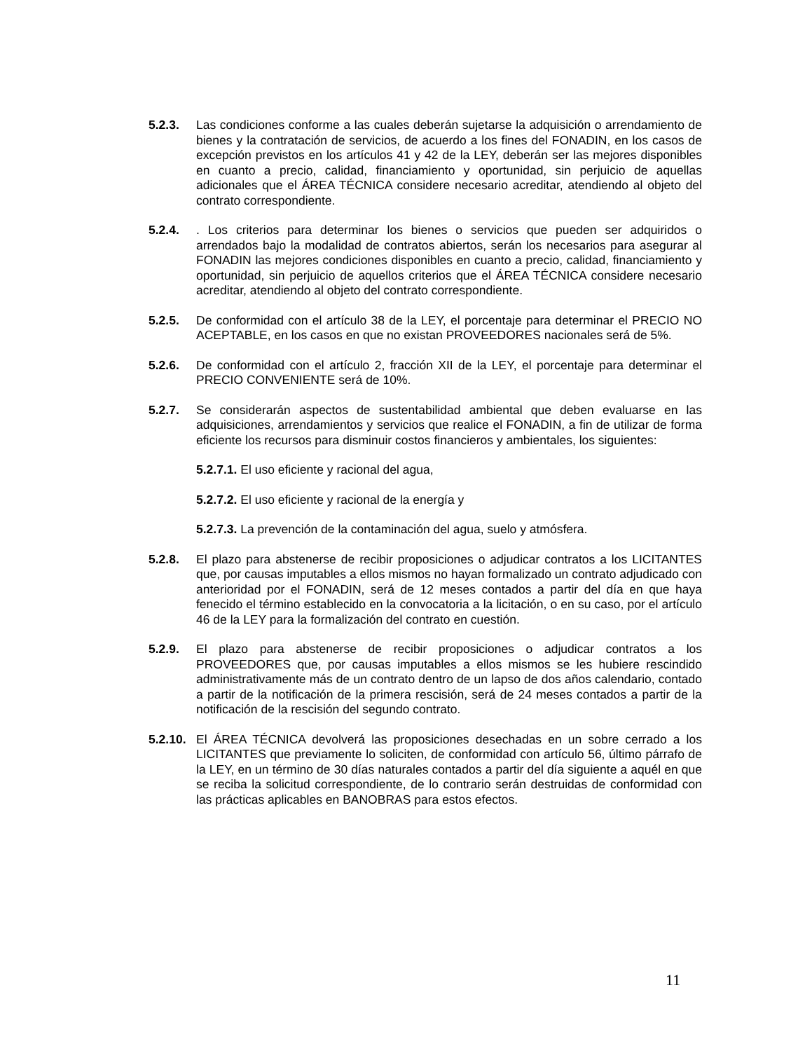5.2.3. Las condiciones conforme a las cuales deberán sujetarse la adquisición o arrendamiento de bienes y la contratación de servicios, de acuerdo a los fines del FONADIN, en los casos de excepción previstos en los artículos 41 y 42 de la LEY, deberán ser las mejores disponibles en cuanto a precio, calidad, financiamiento y oportunidad, sin perjuicio de aquellas adicionales que el ÁREA TÉCNICA considere necesario acreditar, atendiendo al objeto del contrato correspondiente.
5.2.4. . Los criterios para determinar los bienes o servicios que pueden ser adquiridos o arrendados bajo la modalidad de contratos abiertos, serán los necesarios para asegurar al FONADIN las mejores condiciones disponibles en cuanto a precio, calidad, financiamiento y oportunidad, sin perjuicio de aquellos criterios que el ÁREA TÉCNICA considere necesario acreditar, atendiendo al objeto del contrato correspondiente.
5.2.5. De conformidad con el artículo 38 de la LEY, el porcentaje para determinar el PRECIO NO ACEPTABLE, en los casos en que no existan PROVEEDORES nacionales será de 5%.
5.2.6. De conformidad con el artículo 2, fracción XII de la LEY, el porcentaje para determinar el PRECIO CONVENIENTE será de 10%.
5.2.7. Se considerarán aspectos de sustentabilidad ambiental que deben evaluarse en las adquisiciones, arrendamientos y servicios que realice el FONADIN, a fin de utilizar de forma eficiente los recursos para disminuir costos financieros y ambientales, los siguientes:
5.2.7.1. El uso eficiente y racional del agua,
5.2.7.2. El uso eficiente y racional de la energía y
5.2.7.3. La prevención de la contaminación del agua, suelo y atmósfera.
5.2.8. El plazo para abstenerse de recibir proposiciones o adjudicar contratos a los LICITANTES que, por causas imputables a ellos mismos no hayan formalizado un contrato adjudicado con anterioridad por el FONADIN, será de 12 meses contados a partir del día en que haya fenecido el término establecido en la convocatoria a la licitación, o en su caso, por el artículo 46 de la LEY para la formalización del contrato en cuestión.
5.2.9. El plazo para abstenerse de recibir proposiciones o adjudicar contratos a los PROVEEDORES que, por causas imputables a ellos mismos se les hubiere rescindido administrativamente más de un contrato dentro de un lapso de dos años calendario, contado a partir de la notificación de la primera rescisión, será de 24 meses contados a partir de la notificación de la rescisión del segundo contrato.
5.2.10.
El ÁREA TÉCNICA devolverá las proposiciones desechadas en un sobre cerrado a los LICITANTES que previamente lo soliciten, de conformidad con artículo 56, último párrafo de la LEY, en un término de 30 días naturales contados a partir del día siguiente a aquél en que se reciba la solicitud correspondiente, de lo contrario serán destruidas de conformidad con las prácticas aplicables en BANOBRAS para estos efectos.
11